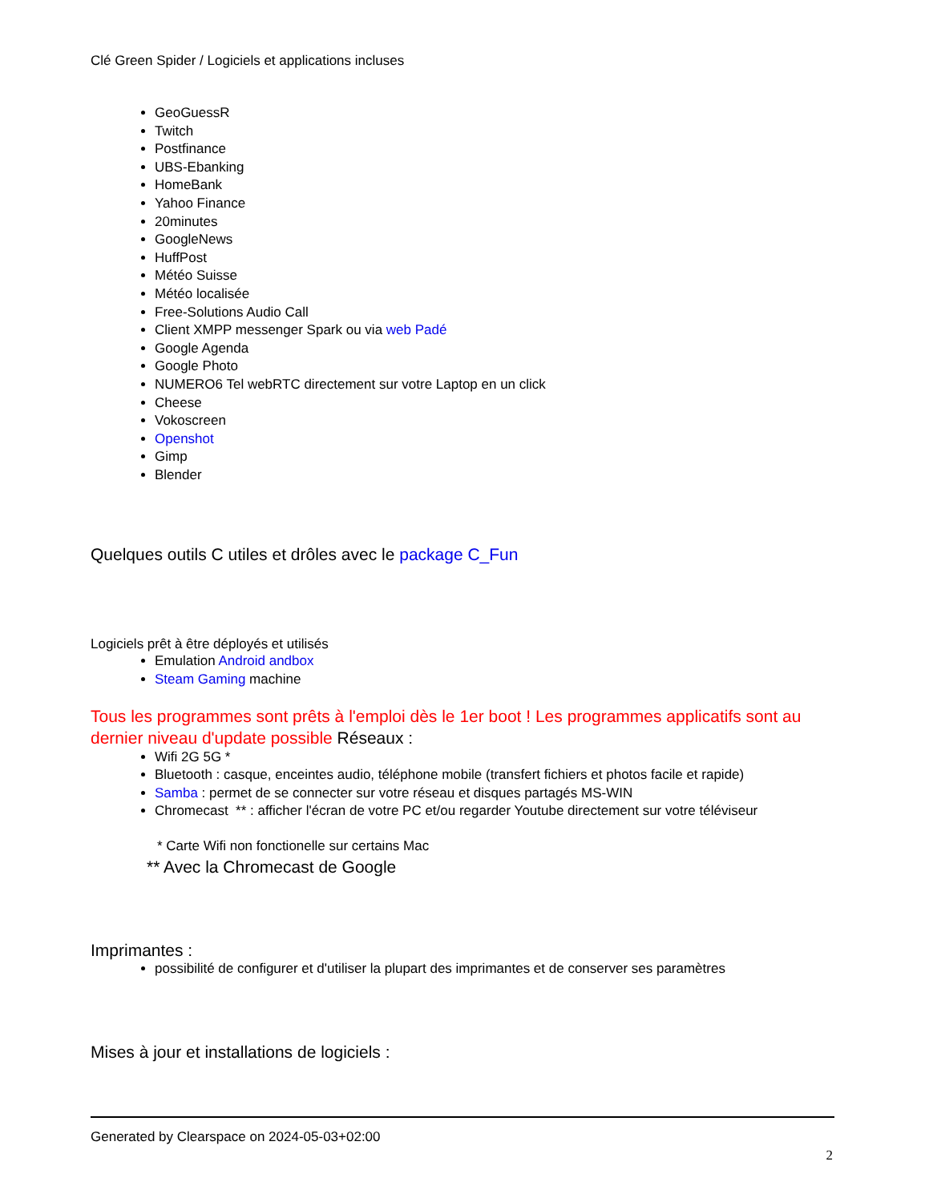Clé Green Spider / Logiciels et applications incluses
GeoGuessR
Twitch
Postfinance
UBS-Ebanking
HomeBank
Yahoo Finance
20minutes
GoogleNews
HuffPost
Météo Suisse
Météo localisée
Free-Solutions Audio Call
Client XMPP messenger Spark ou via web Padé
Google Agenda
Google Photo
NUMERO6 Tel webRTC directement sur votre Laptop en un click
Cheese
Vokoscreen
Openshot
Gimp
Blender
Quelques outils C utiles et drôles avec le package C_Fun
Logiciels prêt à être déployés et utilisés
Emulation Android andbox
Steam Gaming machine
Tous les programmes sont prêts à l'emploi dès le 1er boot ! Les programmes applicatifs sont au dernier niveau d'update possible Réseaux :
Wifi 2G 5G *
Bluetooth : casque, enceintes audio, téléphone mobile (transfert fichiers et photos facile et rapide)
Samba : permet de se connecter sur votre réseau et disques partagés MS-WIN
Chromecast ** : afficher l'écran de votre PC et/ou regarder Youtube directement sur votre téléviseur
* Carte Wifi non fonctionelle sur certains Mac
** Avec la Chromecast de Google
Imprimantes :
possibilité de configurer et d'utiliser la plupart des imprimantes et de conserver ses paramètres
Mises à jour et installations de logiciels :
Generated by Clearspace on 2024-05-03+02:00
2